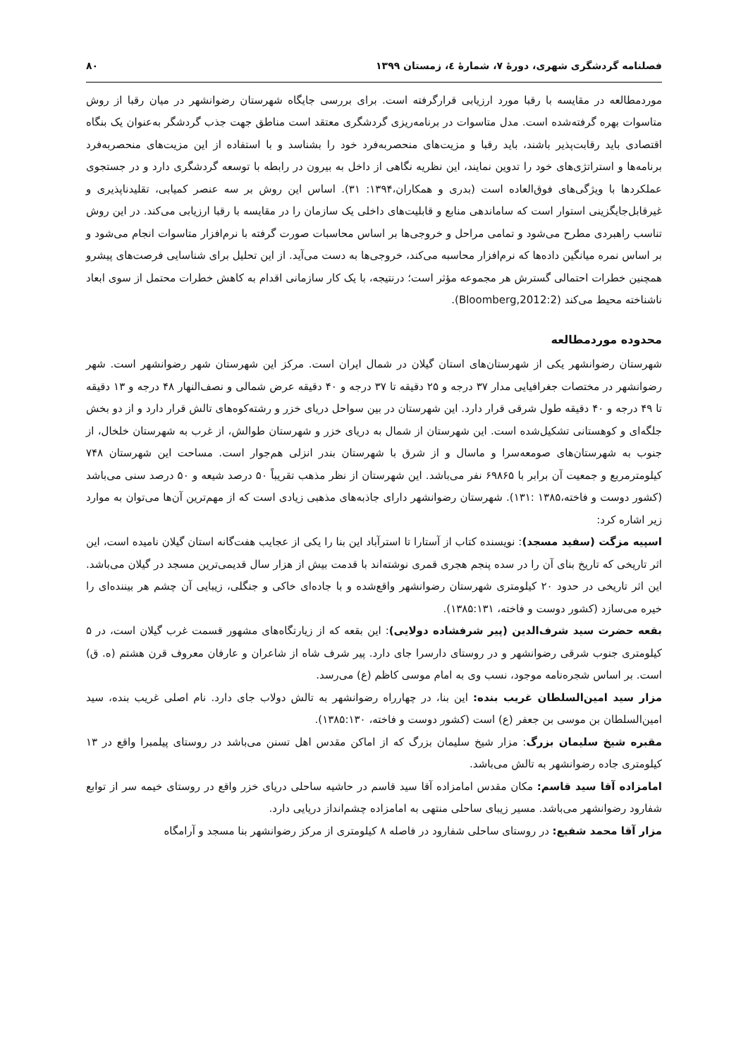فصلنامه گردشگری شهری، دورۀ ۷، شمارۀ ٤، زمستان ۱۳۹۹ ۸۰
موردمطالعه در مقایسه با رقبا مورد ارزیابی قرارگرفته است. برای بررسی جایگاه شهرستان رضوانشهر در میان رقبا از روش متاسوات بهره گرفته‌شده است. مدل متاسوات در برنامه‌ریزی گردشگری معتقد است مناطق جهت جذب گردشگر به‌عنوان یک بنگاه اقتصادی باید رقابت‌پذیر باشند، باید رقبا و مزیت‌های منحصربه‌فرد خود را بشناسد و با استفاده از این مزیت‌های منحصربه‌فرد برنامه‌ها و استراتژی‌های خود را تدوین نمایند، این نظریه نگاهی از داخل به بیرون در رابطه با توسعه گردشگری دارد و در جستجوی عملکردها با ویژگی‌های فوق‌العاده است (بدری و همکاران،۱۳۹۴: ۳۱). اساس این روش بر سه عنصر کمیابی، تقلیدناپذیری و غیرقابل‌جایگزینی استوار است که ساماندهی منابع و قابلیت‌های داخلی یک سازمان را در مقایسه با رقبا ارزیابی می‌کند. در این روش تناسب راهبردی مطرح می‌شود و تمامی مراحل و خروجی‌ها بر اساس محاسبات صورت گرفته با نرم‌افزار متاسوات انجام می‌شود و بر اساس نمره میانگین داده‌ها که نرم‌افزار محاسبه می‌کند، خروجی‌ها به دست می‌آید. از این تحلیل برای شناسایی فرصت‌های پیشرو همچنین خطرات احتمالی گسترش هر مجموعه مؤثر است؛ درنتیجه، با یک کار سازمانی اقدام به کاهش خطرات محتمل از سوی ابعاد ناشناخته محیط می‌کند (Bloomberg,2012:2).
محدوده موردمطالعه
شهرستان رضوانشهر یکی از شهرستان‌های استان گیلان در شمال ایران است. مرکز این شهرستان شهر رضوانشهر است. شهر رضوانشهر در مختصات جغرافیایی مدار ۳۷ درجه و ۲۵ دقیقه تا ۳۷ درجه و ۴۰ دقیقه عرض شمالی و نصف‌النهار ۴۸ درجه و ۱۳ دقیقه تا ۴۹ درجه و ۴۰ دقیقه طول شرقی قرار دارد. این شهرستان در بین سواحل دریای خزر و رشته‌کوه‌های تالش قرار دارد و از دو بخش جلگه‌ای و کوهستانی تشکیل‌شده است. این شهرستان از شمال به دریای خزر و شهرستان طوالش، از غرب به شهرستان خلخال، از جنوب به شهرستان‌های صومعه‌سرا و ماسال و از شرق با شهرستان بندر انزلی هم‌جوار است. مساحت این شهرستان ۷۴۸ کیلومترمربع و جمعیت آن برابر با ۶۹۸۶۵ نفر می‌باشد. این شهرستان از نظر مذهب تقریباً ۵۰ درصد شیعه و ۵۰ درصد سنی می‌باشد (کشور دوست و فاخته،۱۳۸۵ :۱۳۱). شهرستان رضوانشهر دارای جاذبه‌های مذهبی زیادی است که از مهم‌ترین آن‌ها می‌توان به موارد زیر اشاره کرد:
اسپیه مزگت (سفید مسجد): نویسنده کتاب از آستارا تا استرآباد این بنا را یکی از عجایب هفت‌گانه استان گیلان نامیده است، این اثر تاریخی که تاریخ بنای آن را در سده پنجم هجری قمری نوشته‌اند با قدمت بیش از هزار سال قدیمی‌ترین مسجد در گیلان می‌باشد. این اثر تاریخی در حدود ۲۰ کیلومتری شهرستان رضوانشهر واقع‌شده و با جاده‌ای خاکی و جنگلی، زیبایی آن چشم هر بیننده‌ای را خیره می‌سازد (کشور دوست و فاخته، ۱۳۸۵:۱۳۱).
بقعه حضرت سید شرف‌الدین (پیر شرفشاده دولایی): این بقعه که از زیارتگاه‌های مشهور قسمت غرب گیلان است، در ۵ کیلومتری جنوب شرقی رضوانشهر و در روستای دارسرا جای دارد. پیر شرف شاه از شاعران و عارفان معروف قرن هشتم (ه. ق) است. بر اساس شجره‌نامه موجود، نسب وی به امام موسی کاظم (ع) می‌رسد.
مزار سید امین‌السلطان غریب بنده: این بنا، در چهارراه رضوانشهر به تالش دولاب جای دارد. نام اصلی غریب بنده، سید امین‌السلطان بن موسی بن جعفر (ع) است (کشور دوست و فاخته، ۱۳۸۵:۱۳۰).
مقبره شیخ سلیمان بزرگ: مزار شیخ سلیمان بزرگ که از اماکن مقدس اهل تسنن می‌باشد در روستای پیلمبرا واقع در ۱۳ کیلومتری جاده رضوانشهر به تالش می‌باشد.
امامزاده آقا سید قاسم: مکان مقدس امامزاده آقا سید قاسم در حاشیه ساحلی دریای خزر واقع در روستای خیمه سر از توابع شفارود رضوانشهر می‌باشد. مسیر زیبای ساحلی منتهی به امامزاده چشم‌انداز دریایی دارد.
مزار آقا محمد شفیع: در روستای ساحلی شفارود در فاصله ۸ کیلومتری از مرکز رضوانشهر بنا مسجد و آرامگاه